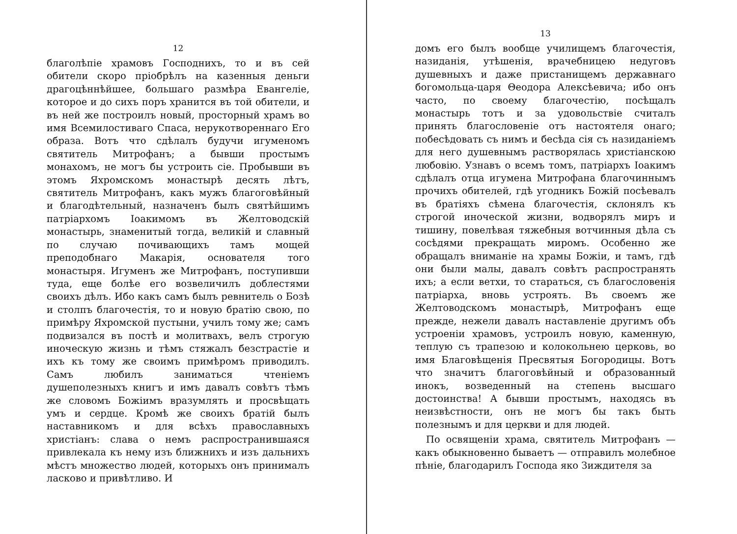12
благолѣпіе храмовъ Господнихъ, то и въ сей обители скоро пріобрѣлъ на казенныя деньги драгоцѣннѣйшее, большаго размѣра Евангеліе, которое и до сихъ поръ хранится въ той обители, и въ ней же построилъ новый, просторный храмъ во имя Всемилостиваго Спаса, нерукотвореннаго Его образа. Вотъ что сдѣлалъ будучи игуменомъ святитель Митрофанъ; а бывши простымъ монахомъ, не могъ бы устроить сіе. Пробывши въ этомъ Яхромскомъ монастырѣ десять лѣтъ, святитель Митрофанъ, какъ мужъ благоговѣйный и благодѣтельный, назначенъ былъ святѣйшимъ патріархомъ Іоакимомъ въ Желтоводскій монастырь, знаменитый тогда, великій и славный по случаю почивающихъ тамъ мощей преподобнаго Макарія, основателя того монастыря. Игуменъ же Митрофанъ, поступивши туда, еще болѣе его возвеличилъ доблестями своихъ дѣлъ. Ибо какъ самъ былъ ревнитель о Бозѣ и столпъ благочестія, то и новую братію свою, по примѣру Яхромской пустыни, училъ тому же; самъ подвизался въ постѣ и молитвахъ, велъ строгую иноческую жизнь и тѣмъ стяжалъ безстрастіе и ихъ къ тому же своимъ примѣромъ приводилъ. Самъ любилъ заниматься чтеніемъ душеполезныхъ книгъ и имъ давалъ совѣтъ тѣмъ же словомъ Божіимъ вразумлять и просвѣщать умъ и сердце. Кромѣ же своихъ братій былъ наставникомъ и для всѣхъ православныхъ христіанъ: слава о немъ распространившаяся привлекала къ нему изъ ближнихъ и изъ дальнихъ мѣстъ множество людей, которыхъ онъ принималъ ласково и привѣтливо. И
13
домъ его былъ вообще училищемъ благочестія, назиданія, утѣшенія, врачебницею недуговъ душевныхъ и даже пристанищемъ державнаго богомольца-царя Θеодора Алексѣевича; ибо онъ часто, по своему благочестію, посѣщалъ монастырь тотъ и за удовольствіе считалъ принять благословеніе отъ настоятеля онаго; побесѣдовать съ нимъ и бесѣда сія съ назиданіемъ для него душевнымъ растворялась христіанскою любовію. Узнавъ о всемъ томъ, патріархъ Іоакимъ сдѣлалъ отца игумена Митрофана благочиннымъ прочихъ обителей, гдѣ угодникъ Божій посѣевалъ въ братіяхъ сѣмена благочестія, склонялъ къ строгой иноческой жизни, водворялъ миръ и тишину, повелѣвая тяжебныя вотчинныя дѣла съ сосѣдями прекращать миромъ. Особенно же обращалъ вниманіе на храмы Божіи, и тамъ, гдѣ они были малы, давалъ совѣтъ распространять ихъ; а если ветхи, то стараться, съ благословенія патріарха, вновь устроять. Въ своемъ же Желтоводскомъ монастырѣ, Митрофанъ еще прежде, нежели давалъ наставленіе другимъ объ устроеніи храмовъ, устроилъ новую, каменную, теплую съ трапезою и колокольнею церковь, во имя Благовѣщенія Пресвятыя Богородицы. Вотъ что значитъ благоговѣйный и образованный инокъ, возведенный на степень высшаго достоинства! А бывши простымъ, находясь въ неизвѣстности, онъ не могъ бы такъ быть полезнымъ и для церкви и для людей.
По освященіи храма, святитель Митрофанъ — какъ обыкновенно бываетъ — отправилъ молебное пѣніе, благодарилъ Господа яко Зиждителя за